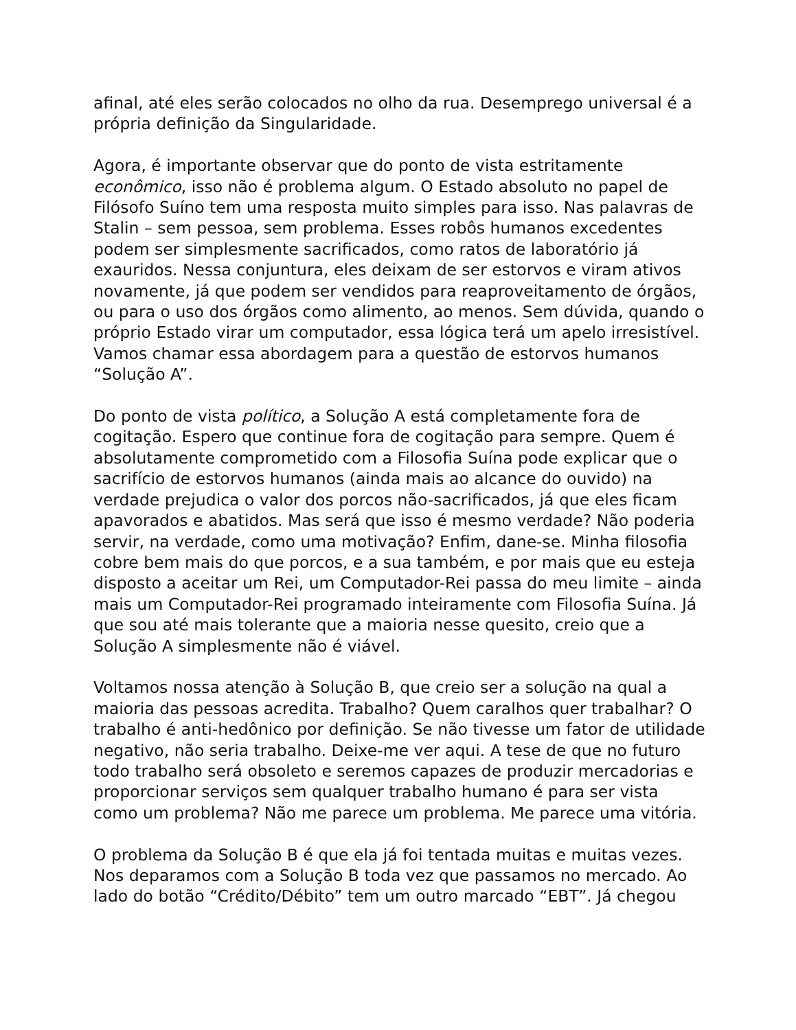afinal, até eles serão colocados no olho da rua. Desemprego universal é a própria definição da Singularidade.
Agora, é importante observar que do ponto de vista estritamente econômico, isso não é problema algum. O Estado absoluto no papel de Filósofo Suíno tem uma resposta muito simples para isso. Nas palavras de Stalin – sem pessoa, sem problema. Esses robôs humanos excedentes podem ser simplesmente sacrificados, como ratos de laboratório já exauridos. Nessa conjuntura, eles deixam de ser estorvos e viram ativos novamente, já que podem ser vendidos para reaproveitamento de órgãos, ou para o uso dos órgãos como alimento, ao menos. Sem dúvida, quando o próprio Estado virar um computador, essa lógica terá um apelo irresistível. Vamos chamar essa abordagem para a questão de estorvos humanos “Solução A”.
Do ponto de vista político, a Solução A está completamente fora de cogitação. Espero que continue fora de cogitação para sempre. Quem é absolutamente comprometido com a Filosofia Suína pode explicar que o sacrifício de estorvos humanos (ainda mais ao alcance do ouvido) na verdade prejudica o valor dos porcos não-sacrificados, já que eles ficam apavorados e abatidos. Mas será que isso é mesmo verdade? Não poderia servir, na verdade, como uma motivação? Enfim, dane-se. Minha filosofia cobre bem mais do que porcos, e a sua também, e por mais que eu esteja disposto a aceitar um Rei, um Computador-Rei passa do meu limite – ainda mais um Computador-Rei programado inteiramente com Filosofia Suína. Já que sou até mais tolerante que a maioria nesse quesito, creio que a Solução A simplesmente não é viável.
Voltamos nossa atenção à Solução B, que creio ser a solução na qual a maioria das pessoas acredita. Trabalho? Quem caralhos quer trabalhar? O trabalho é anti-hedônico por definição. Se não tivesse um fator de utilidade negativo, não seria trabalho. Deixe-me ver aqui. A tese de que no futuro todo trabalho será obsoleto e seremos capazes de produzir mercadorias e proporcionar serviços sem qualquer trabalho humano é para ser vista como um problema? Não me parece um problema. Me parece uma vitória.
O problema da Solução B é que ela já foi tentada muitas e muitas vezes. Nos deparamos com a Solução B toda vez que passamos no mercado. Ao lado do botão “Crédito/Débito” tem um outro marcado “EBT”. Já chegou